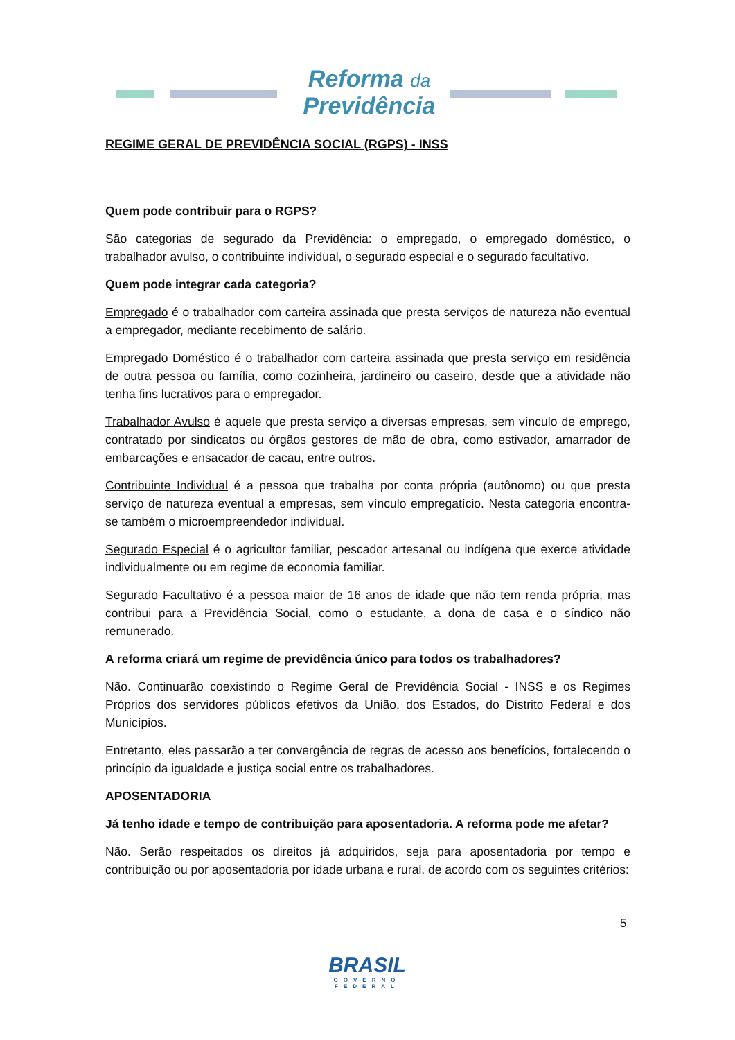Reforma da
Previdência
REGIME GERAL DE PREVIDÊNCIA SOCIAL (RGPS) - INSS
Quem pode contribuir para o RGPS?
São categorias de segurado da Previdência: o empregado, o empregado doméstico, o trabalhador avulso, o contribuinte individual, o segurado especial e o segurado facultativo.
Quem pode integrar cada categoria?
Empregado é o trabalhador com carteira assinada que presta serviços de natureza não eventual a empregador, mediante recebimento de salário.
Empregado Doméstico é o trabalhador com carteira assinada que presta serviço em residência de outra pessoa ou família, como cozinheira, jardineiro ou caseiro, desde que a atividade não tenha fins lucrativos para o empregador.
Trabalhador Avulso é aquele que presta serviço a diversas empresas, sem vínculo de emprego, contratado por sindicatos ou órgãos gestores de mão de obra, como estivador, amarrador de embarcações e ensacador de cacau, entre outros.
Contribuinte Individual é a pessoa que trabalha por conta própria (autônomo) ou que presta serviço de natureza eventual a empresas, sem vínculo empregatício. Nesta categoria encontra-se também o microempreendedor individual.
Segurado Especial é o agricultor familiar, pescador artesanal ou indígena que exerce atividade individualmente ou em regime de economia familiar.
Segurado Facultativo é a pessoa maior de 16 anos de idade que não tem renda própria, mas contribui para a Previdência Social, como o estudante, a dona de casa e o síndico não remunerado.
A reforma criará um regime de previdência único para todos os trabalhadores?
Não. Continuarão coexistindo o Regime Geral de Previdência Social - INSS e os Regimes Próprios dos servidores públicos efetivos da União, dos Estados, do Distrito Federal e dos Municípios.
Entretanto, eles passarão a ter convergência de regras de acesso aos benefícios, fortalecendo o princípio da igualdade e justiça social entre os trabalhadores.
APOSENTADORIA
Já tenho idade e tempo de contribuição para aposentadoria. A reforma pode me afetar?
Não. Serão respeitados os direitos já adquiridos, seja para aposentadoria por tempo e contribuição ou por aposentadoria por idade urbana e rural, de acordo com os seguintes critérios:
5
BRASIL
GOVERNO FEDERAL